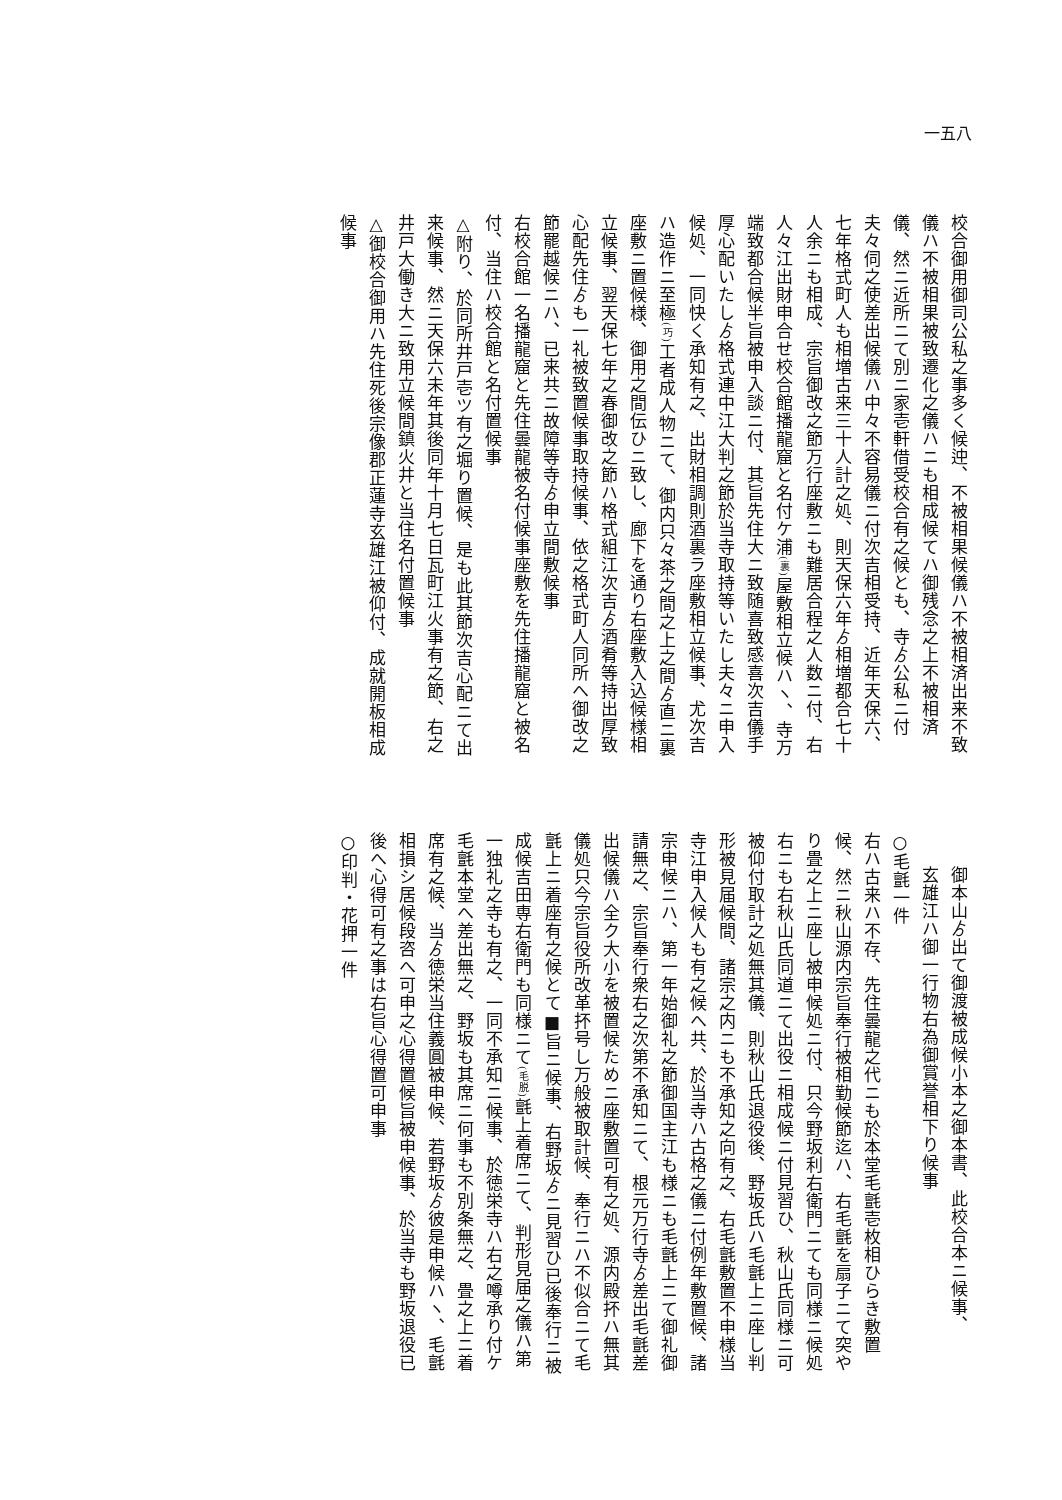一五八
校合御用御司公私之事多く候迚、不被相果候儀ハ不被相済出来不致儀ハ不被相果被致遷化之儀ハニも相成候てハ御残念之上不被相済儀、然ニ近所ニて別ニ家壱軒借受校合有之候とも、寺ゟ公私ニ付夫々伺之使差出候儀ハ中々不容易儀ニ付次吉相受持、近年天保六、七年格式町人も相増古来三十人計之処、則天保六年ゟ相増都合七十人余ニも相成、宗旨御改之節万行座敷ニも難居合程之人数ニ付、右人々江出財申合せ校合館播龍窟と名付ケ浦(裏) 屋敷相立候ハヽ、寺万端致都合候半旨被申入談ニ付、其旨先住大ニ致随喜致感喜次吉儀手厚心配いたしゟ格式連中江大判之節於当寺取持等いたし夫々ニ申入候処、一同快く承知有之、出財相調則酒裏ラ座敷相立候事、尤次吉ハ造作ニ至極(巧) 工者成人物ニて、御内只々茶之間之上之間ゟ直ニ裏座敷ニ置候様、御用之間伝ひニ致し、廊下を通り右座敷入込候様相立候事、翌天保七年之春御改之節ハ格式組江次吉ゟ酒肴等持出厚致心配先住ゟも一礼被致置候事取持候事、依之格式町人同所へ御改之節罷越候ニハ、已来共ニ故障等寺ゟ申立間敷候事
右校合館一名播龍窟と先住曇龍被名付候事座敷を先住播龍窟と被名付、当住ハ校合館と名付置候事
△附り、於同所井戸壱ツ有之堀り置候、是も此其節次吉心配ニて出来候事、然ニ天保六未年其後同年十月七日瓦町江火事有之節、右之井戸大働き大ニ致用立候間鎮火井と当住名付置候事
△御校合御用ハ先住死後宗像郡正蓮寺玄雄江被仰付、成就開板相成候事
御本山ゟ出て御渡被成候小本之御本書、此校合本ニ候事、
玄雄江ハ御一行物右為御賞誉相下り候事
○毛氈一件
右ハ古来ハ不存、先住曇龍之代ニも於本堂毛氈壱枚相ひらき敷置候、然ニ秋山源内宗旨奉行被相勤候節迄ハ、右毛氈を扇子ニて突やり畳之上ニ座し被申候処ニ付、只今野坂利右衛門ニても同様ニ候処右ニも右秋山氏同道ニて出役ニ相成候ニ付見習ひ、秋山氏同様ニ可被仰付取計之処無其儀、則秋山氏退役後、野坂氏ハ毛氈上ニ座し判形被見届候間、諸宗之内ニも不承知之向有之、右毛氈敷置不申様当寺江申入候人も有之候へ共、於当寺ハ古格之儀ニ付例年敷置候、諸宗申候ニハ、第一年始御礼之節御国主江も様ニも毛氈上ニて御礼御請無之、宗旨奉行衆右之次第不承知ニて、根元万行寺ゟ差出毛氈差出候儀ハ全ク大小を被置候ためニ座敷置可有之処、源内殿抔ハ無其儀処只今宗旨役所改革抔号し万般被取計候、奉行ニハ不似合ニて毛氈上ニ着座有之候とて■旨ニ候事、右野坂ゟニ見習ひ已後奉行ニ被成候吉田専右衛門も同様ニて(毛脱) 氈上着席ニて、判形見届之儀ハ第一独礼之寺も有之、一同不承知ニ候事、於徳栄寺ハ右之噂承り付ケ毛氈本堂へ差出無之、野坂も其席ニ何事も不別条無之、畳之上ニ着席有之候、当ゟ徳栄当住義圓被申候、若野坂ゟ彼是申候ハヽ、毛氈相損シ居候段咨へ可申之心得置候旨被申候事、於当寺も野坂退役已後へ心得可有之事は右旨心得置可申事
○印判・花押一件